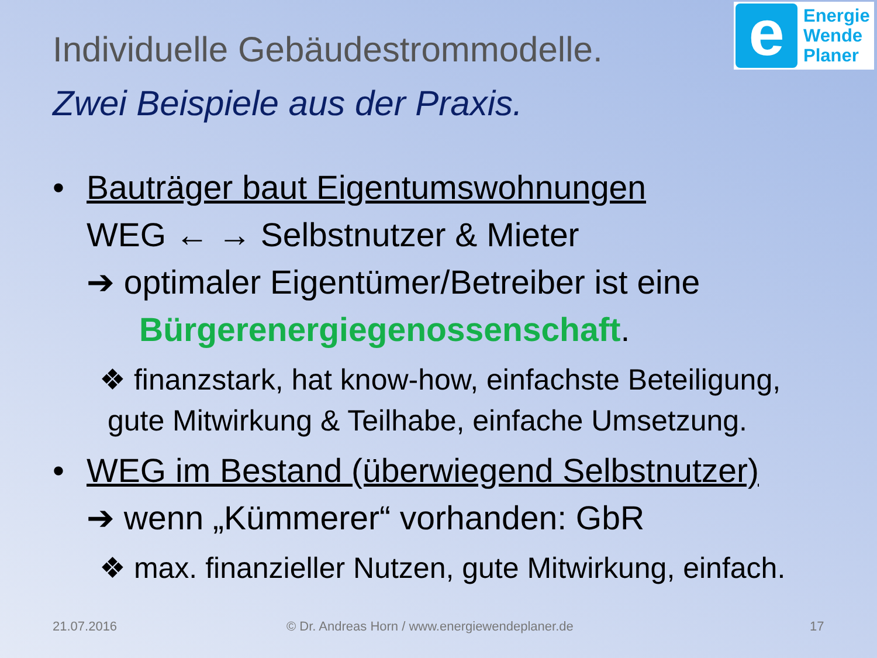e
Energie
Wende
Planer
Individuelle Gebäudestrommodelle.
Zwei Beispiele aus der Praxis.
• Bauträger baut Eigentumswohnungen
WEG ← → Selbstnutzer & Mieter
➔ optimaler Eigentümer/Betreiber ist eine
Bürgerenergiegenossenschaft.
❖ finanzstark, hat know-how, einfachste Beteiligung,
gute Mitwirkung & Teilhabe, einfache Umsetzung.
• WEG im Bestand (überwiegend Selbstnutzer)
➔ wenn „Kümmerer“ vorhanden: GbR
❖ max. finanzieller Nutzen, gute Mitwirkung, einfach.
21.07.2016
© Dr. Andreas Horn / www.energiewendeplaner.de
17